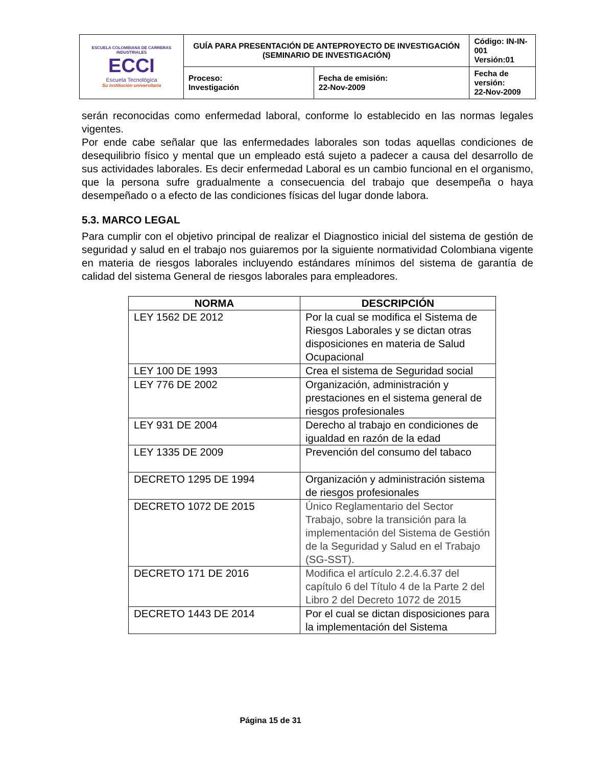| ESCUELA COLOMBIANA DE CARRERAS INDUSTRIALES ECCI Escuela Tecnológica Su institución universitaria | GUÍA PARA PRESENTACIÓN DE ANTEPROYECTO DE INVESTIGACIÓN (SEMINARIO DE INVESTIGACIÓN) | | Código: IN-IN-001 Versión:01 |
| | Proceso: Investigación | Fecha de emisión: 22-Nov-2009 | Fecha de versión: 22-Nov-2009 |
serán reconocidas como enfermedad laboral, conforme lo establecido en las normas legales vigentes.
Por ende cabe señalar que las enfermedades laborales son todas aquellas condiciones de desequilibrio físico y mental que un empleado está sujeto a padecer a causa del desarrollo de sus actividades laborales. Es decir enfermedad Laboral es un cambio funcional en el organismo, que la persona sufre gradualmente a consecuencia del trabajo que desempeña o haya desempeñado o a efecto de las condiciones físicas del lugar donde labora.
5.3. MARCO LEGAL
Para cumplir con el objetivo principal de realizar el Diagnostico inicial del sistema de gestión de seguridad y salud en el trabajo nos guiaremos por la siguiente normatividad Colombiana vigente en materia de riesgos laborales incluyendo estándares mínimos del sistema de garantía de calidad del sistema General de riesgos laborales para empleadores.
| NORMA | DESCRIPCIÓN |
| --- | --- |
| LEY 1562 DE 2012 | Por la cual se modifica el Sistema de Riesgos Laborales y se dictan otras disposiciones en materia de Salud Ocupacional |
| LEY 100 DE 1993 | Crea el sistema de Seguridad social |
| LEY 776 DE 2002 | Organización, administración y prestaciones en el sistema general de riesgos profesionales |
| LEY 931 DE 2004 | Derecho al trabajo en condiciones de igualdad en razón de la edad |
| LEY 1335 DE 2009 | Prevención del consumo del tabaco |
| DECRETO 1295 DE 1994 | Organización y administración sistema de riesgos profesionales |
| DECRETO 1072 DE 2015 | Único Reglamentario del Sector Trabajo, sobre la transición para la implementación del Sistema de Gestión de la Seguridad y Salud en el Trabajo (SG-SST). |
| DECRETO 171 DE 2016 | Modifica el artículo 2.2.4.6.37 del capítulo 6 del Título 4 de la Parte 2 del Libro 2 del Decreto 1072 de 2015 |
| DECRETO 1443 DE 2014 | Por el cual se dictan disposiciones para la implementación del Sistema |
Página 15 de 31